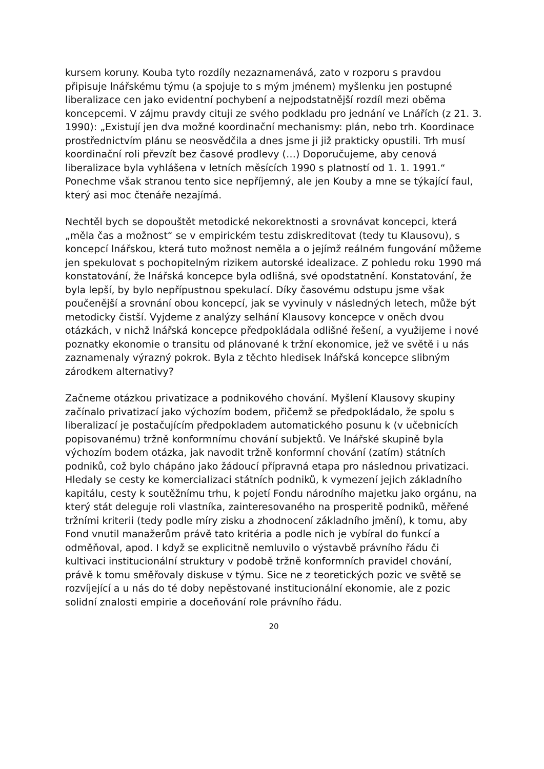kursem koruny. Kouba tyto rozdíly nezaznamenává, zato v rozporu s pravdou připisuje lnářskému týmu (a spojuje to s mým jménem) myšlenku jen postupné liberalizace cen jako evidentní pochybení a nejpodstatnější rozdíl mezi oběma koncepcemi. V zájmu pravdy cituji ze svého podkladu pro jednání ve Lnářích (z 21. 3. 1990): „Existují jen dva možné koordinační mechanismy: plán, nebo trh. Koordinace prostřednictvím plánu se neosvědčila a dnes jsme ji již prakticky opustili. Trh musí koordinační roli převzít bez časové prodlevy (…) Doporučujeme, aby cenová liberalizace byla vyhlášena v letních měsících 1990 s platností od 1. 1. 1991.“ Ponechme však stranou tento sice nepříjemný, ale jen Kouby a mne se týkající faul, který asi moc čtenáře nezajímá.
Nechtěl bych se dopouštět metodické nekorektnosti a srovnávat koncepci, která „měla čas a možnost“ se v empirickém testu zdiskreditovat (tedy tu Klausovu), s koncepcí lnářskou, která tuto možnost neměla a o jejímž reálném fungování můžeme jen spekulovat s pochopitelným rizikem autorské idealizace. Z pohledu roku 1990 má konstatování, že lnářská koncepce byla odlišná, své opodstatnění. Konstatování, že byla lepší, by bylo nepřípustnou spekulací. Díky časovému odstupu jsme však poučenější a srovnání obou koncepcí, jak se vyvinuly v následných letech, může být metodicky čistší. Vyjdeme z analýzy selhání Klausovy koncepce v oněch dvou otázkách, v nichž lnářská koncepce předpokládala odlišné řešení, a využijeme i nové poznatky ekonomie o transitu od plánované k tržní ekonomice, jež ve světě i u nás zaznamenaly výrazný pokrok. Byla z těchto hledisek lnářská koncepce slibným zárodkem alternativy?
Začneme otázkou privatizace a podnikového chování. Myšlení Klausovy skupiny začínalo privatizací jako výchozím bodem, přičemž se předpokládalo, že spolu s liberalizací je postačujícím předpokladem automatického posunu k (v učebnicích popisovanému) tržně konformnímu chování subjektů. Ve lnářské skupině byla výchozím bodem otázka, jak navodit tržně konformní chování (zatím) státních podniků, což bylo chápáno jako žádoucí přípravná etapa pro následnou privatizaci. Hledaly se cesty ke komercializaci státních podniků, k vymezení jejich základního kapitálu, cesty k soutěžnímu trhu, k pojetí Fondu národního majetku jako orgánu, na který stát deleguje roli vlastníka, zainteresovaného na prosperitě podniků, měřené tržními kriterii (tedy podle míry zisku a zhodnocení základního jmění), k tomu, aby Fond vnutil manažerům právě tato kritéria a podle nich je vybíral do funkcí a odměňoval, apod. I když se explicitně nemluvilo o výstavbě právního řádu či kultivaci institucionální struktury v podobě tržně konformních pravidel chování, právě k tomu směřovaly diskuse v týmu. Sice ne z teoretických pozic ve světě se rozvíjející a u nás do té doby nepěstované institucionální ekonomie, ale z pozic solidní znalosti empirie a doceňování role právního řádu.
20